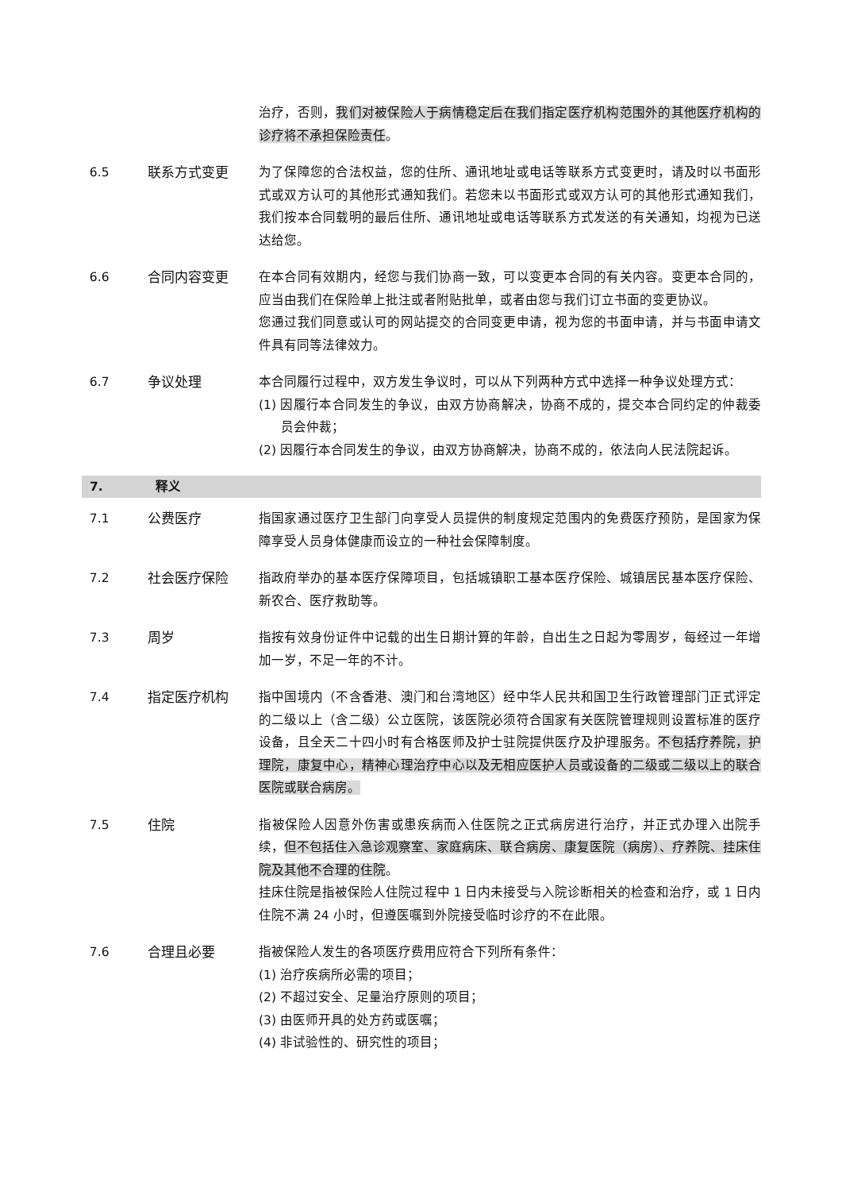治疗，否则，我们对被保险人于病情稳定后在我们指定医疗机构范围外的其他医疗机构的诊疗将不承担保险责任。
6.5 联系方式变更 为了保障您的合法权益，您的住所、通讯地址或电话等联系方式变更时，请及时以书面形式或双方认可的其他形式通知我们。若您未以书面形式或双方认可的其他形式通知我们，我们按本合同载明的最后住所、通讯地址或电话等联系方式发送的有关通知，均视为已送达给您。
6.6 合同内容变更 在本合同有效期内，经您与我们协商一致，可以变更本合同的有关内容。变更本合同的，应当由我们在保险单上批注或者附贴批单，或者由您与我们订立书面的变更协议。
您通过我们同意或认可的网站提交的合同变更申请，视为您的书面申请，并与书面申请文件具有同等法律效力。
6.7 争议处理 本合同履行过程中，双方发生争议时，可以从下列两种方式中选择一种争议处理方式：
(1) 因履行本合同发生的争议，由双方协商解决，协商不成的，提交本合同约定的仲裁委员会仲裁；
(2) 因履行本合同发生的争议，由双方协商解决，协商不成的，依法向人民法院起诉。
7. 释义
7.1 公费医疗 指国家通过医疗卫生部门向享受人员提供的制度规定范围内的免费医疗预防，是国家为保障享受人员身体健康而设立的一种社会保障制度。
7.2 社会医疗保险 指政府举办的基本医疗保障项目，包括城镇职工基本医疗保险、城镇居民基本医疗保险、新农合、医疗救助等。
7.3 周岁 指按有效身份证件中记载的出生日期计算的年龄，自出生之日起为零周岁，每经过一年增加一岁，不足一年的不计。
7.4 指定医疗机构 指中国境内（不含香港、澳门和台湾地区）经中华人民共和国卫生行政管理部门正式评定的二级以上（含二级）公立医院，该医院必须符合国家有关医院管理规则设置标准的医疗设备，且全天二十四小时有合格医师及护士驻院提供医疗及护理服务。不包括疗养院，护理院，康复中心，精神心理治疗中心以及无相应医护人员或设备的二级或二级以上的联合医院或联合病房。
7.5 住院 指被保险人因意外伤害或患疾病而入住医院之正式病房进行治疗，并正式办理入出院手续，但不包括住入急诊观察室、家庭病床、联合病房、康复医院（病房）、疗养院、挂床住院及其他不合理的住院。
挂床住院是指被保险人住院过程中 1 日内未接受与入院诊断相关的检查和治疗，或 1 日内住院不满 24 小时，但遵医嘱到外院接受临时诊疗的不在此限。
7.6 合理且必要 指被保险人发生的各项医疗费用应符合下列所有条件：
(1) 治疗疾病所必需的项目；
(2) 不超过安全、足量治疗原则的项目；
(3) 由医师开具的处方药或医嘱；
(4) 非试验性的、研究性的项目；